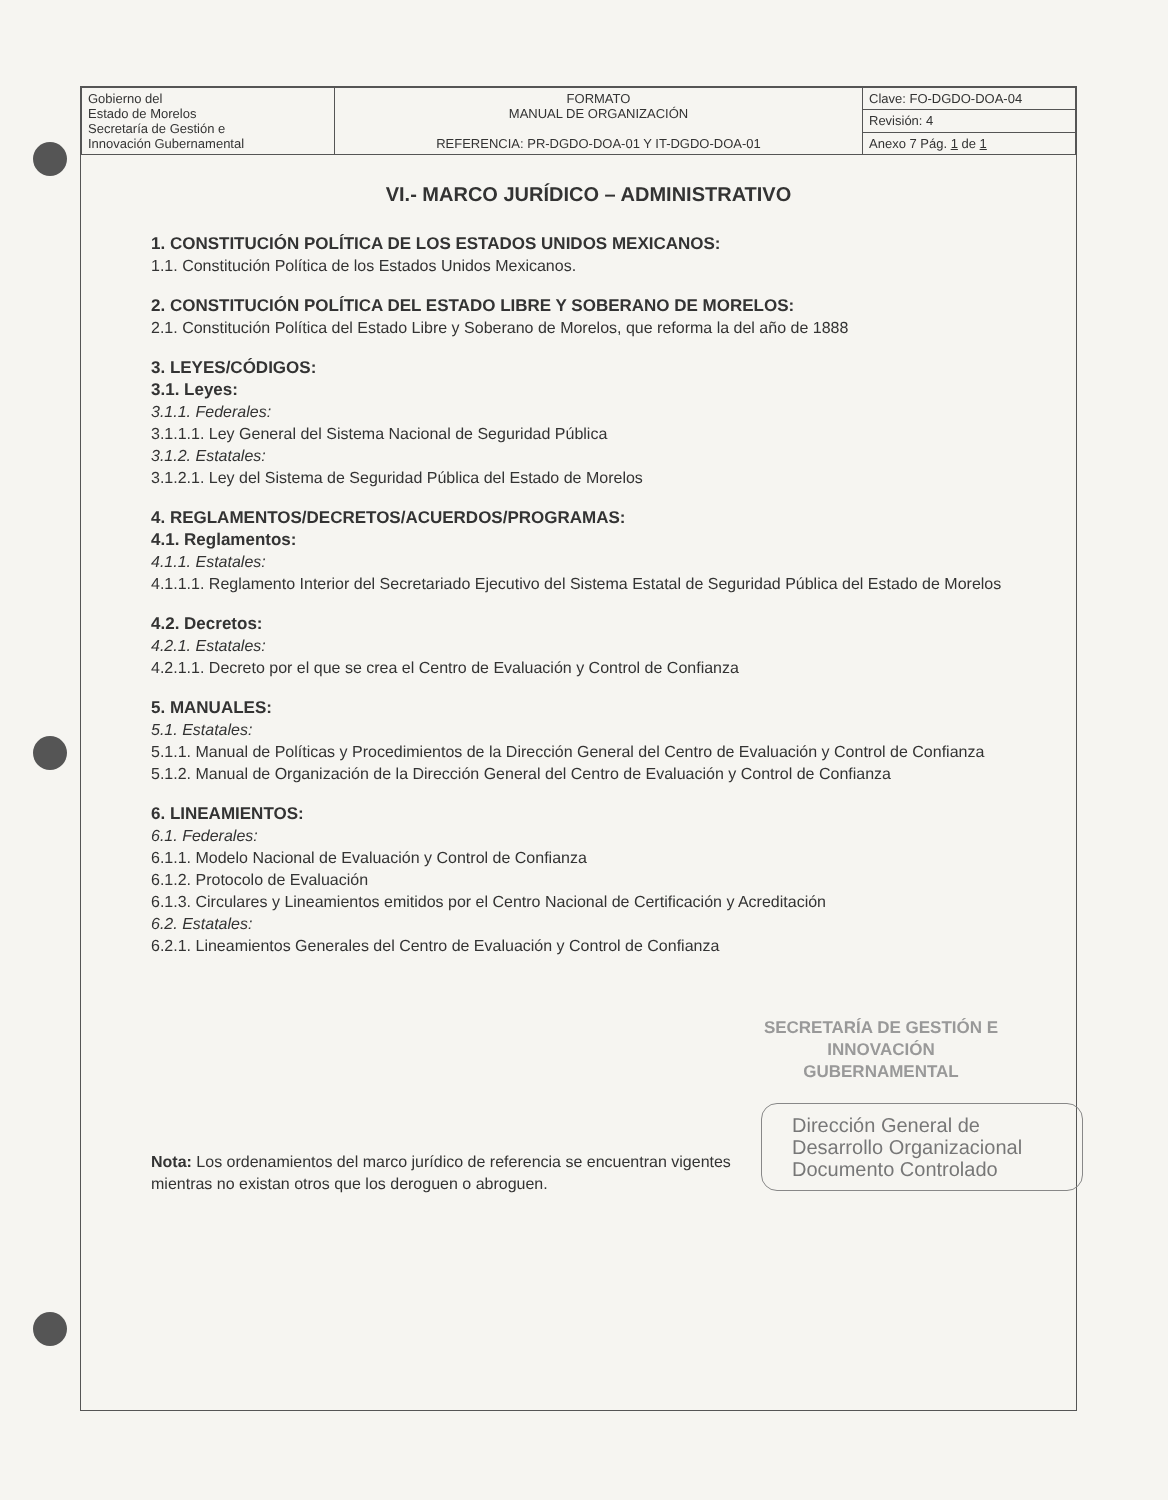| Gobierno del Estado de Morelos Secretaría de Gestión e Innovación Gubernamental | FORMATO MANUAL DE ORGANIZACIÓN REFERENCIA: PR-DGDO-DOA-01 Y IT-DGDO-DOA-01 | Clave: FO-DGDO-DOA-04 |
| | | Revisión: 4 |
| | | Anexo 7 Pág. 1 de 1 |
VI.- MARCO JURÍDICO – ADMINISTRATIVO
1. CONSTITUCIÓN POLÍTICA DE LOS ESTADOS UNIDOS MEXICANOS:
1.1. Constitución Política de los Estados Unidos Mexicanos.
2. CONSTITUCIÓN POLÍTICA DEL ESTADO LIBRE Y SOBERANO DE MORELOS:
2.1. Constitución Política del Estado Libre y Soberano de Morelos, que reforma la del año de 1888
3. LEYES/CÓDIGOS:
3.1. Leyes:
3.1.1. Federales:
3.1.1.1. Ley General del Sistema Nacional de Seguridad Pública
3.1.2. Estatales:
3.1.2.1. Ley del Sistema de Seguridad Pública del Estado de Morelos
4. REGLAMENTOS/DECRETOS/ACUERDOS/PROGRAMAS:
4.1. Reglamentos:
4.1.1. Estatales:
4.1.1.1. Reglamento Interior del Secretariado Ejecutivo del Sistema Estatal de Seguridad Pública del Estado de Morelos
4.2. Decretos:
4.2.1. Estatales:
4.2.1.1. Decreto por el que se crea el Centro de Evaluación y Control de Confianza
5. MANUALES:
5.1. Estatales:
5.1.1. Manual de Políticas y Procedimientos de la Dirección General del Centro de Evaluación y Control de Confianza
5.1.2. Manual de Organización de la Dirección General del Centro de Evaluación y Control de Confianza
6. LINEAMIENTOS:
6.1. Federales:
6.1.1. Modelo Nacional de Evaluación y Control de Confianza
6.1.2. Protocolo de Evaluación
6.1.3. Circulares y Lineamientos emitidos por el Centro Nacional de Certificación y Acreditación
6.2. Estatales:
6.2.1. Lineamientos Generales del Centro de Evaluación y Control de Confianza
SECRETARÍA DE GESTIÓN E INNOVACIÓN GUBERNAMENTAL
Dirección General de Desarrollo Organizacional
Documento Controlado
Nota: Los ordenamientos del marco jurídico de referencia se encuentran vigentes mientras no existan otros que los deroguen o abroguen.